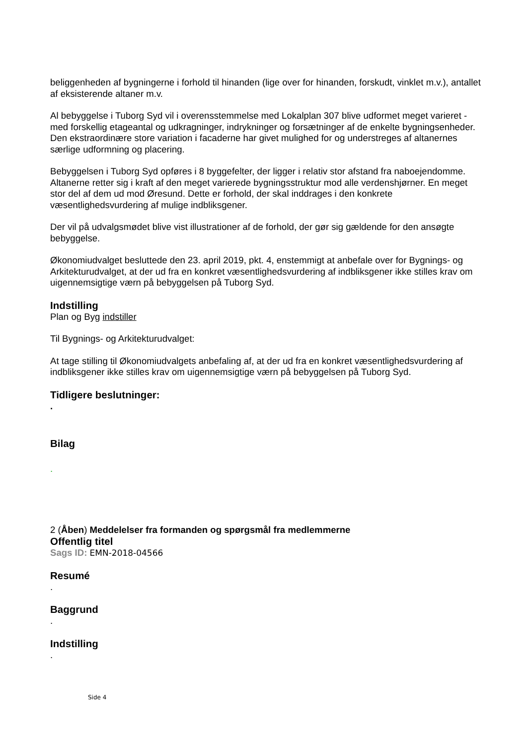beliggenheden af bygningerne i forhold til hinanden (lige over for hinanden, forskudt, vinklet m.v.), antallet af eksisterende altaner m.v.
Al bebyggelse i Tuborg Syd vil i overensstemmelse med Lokalplan 307 blive udformet meget varieret - med forskellig etageantal og udkragninger, indrykninger og forsætninger af de enkelte bygningsenheder. Den ekstraordinære store variation i facaderne har givet mulighed for og understreges af altanernes særlige udformning og placering.
Bebyggelsen i Tuborg Syd opføres i 8 byggefelter, der ligger i relativ stor afstand fra naboejendomme. Altanerne retter sig i kraft af den meget varierede bygningsstruktur mod alle verdenshjørner. En meget stor del af dem ud mod Øresund. Dette er forhold, der skal inddrages i den konkrete væsentlighedsvurdering af mulige indbliksgener.
Der vil på udvalgsmødet blive vist illustrationer af de forhold, der gør sig gældende for den ansøgte bebyggelse.
Økonomiudvalget besluttede den 23. april 2019, pkt. 4, enstemmigt at anbefale over for Bygnings- og Arkitekturudvalget, at der ud fra en konkret væsentlighedsvurdering af indbliksgener ikke stilles krav om uigennemsigtige værn på bebyggelsen på Tuborg Syd.
Indstilling
Plan og Byg indstiller
Til Bygnings- og Arkitekturudvalget:
At tage stilling til Økonomiudvalgets anbefaling af, at der ud fra en konkret væsentlighedsvurdering af indbliksgener ikke stilles krav om uigennemsigtige værn på bebyggelsen på Tuborg Syd.
Tidligere beslutninger:
.
Bilag
.
2 (Åben) Meddelelser fra formanden og spørgsmål fra medlemmerne
Offentlig titel
Sags ID: EMN-2018-04566
Resumé
.
Baggrund
.
Indstilling
.
Side 4